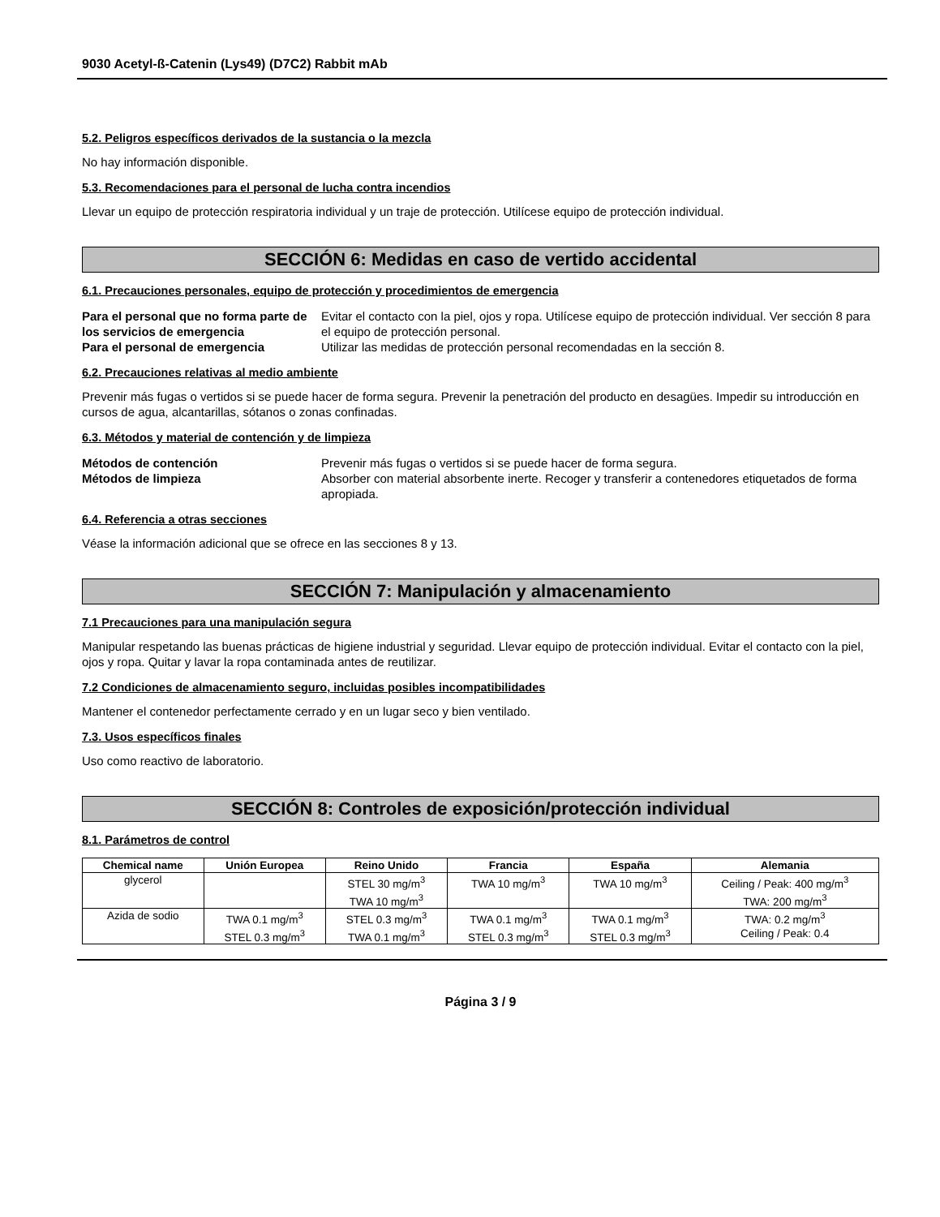9030 Acetyl-ß-Catenin (Lys49) (D7C2) Rabbit mAb
5.2. Peligros específicos derivados de la sustancia o la mezcla
No hay información disponible.
5.3. Recomendaciones para el personal de lucha contra incendios
Llevar un equipo de protección respiratoria individual y un traje de protección. Utilícese equipo de protección individual.
SECCIÓN 6: Medidas en caso de vertido accidental
6.1. Precauciones personales, equipo de protección y procedimientos de emergencia
Para el personal que no forma parte de los servicios de emergencia Evitar el contacto con la piel, ojos y ropa. Utilícese equipo de protección individual. Ver sección 8 para el equipo de protección personal. Para el personal de emergencia Utilizar las medidas de protección personal recomendadas en la sección 8.
6.2. Precauciones relativas al medio ambiente
Prevenir más fugas o vertidos si se puede hacer de forma segura. Prevenir la penetración del producto en desagües. Impedir su introducción en cursos de agua, alcantarillas, sótanos o zonas confinadas.
6.3. Métodos y material de contención y de limpieza
Métodos de contención Prevenir más fugas o vertidos si se puede hacer de forma segura. Métodos de limpieza Absorber con material absorbente inerte. Recoger y transferir a contenedores etiquetados de forma apropiada.
6.4. Referencia a otras secciones
Véase la información adicional que se ofrece en las secciones 8 y 13.
SECCIÓN 7: Manipulación y almacenamiento
7.1 Precauciones para una manipulación segura
Manipular respetando las buenas prácticas de higiene industrial y seguridad. Llevar equipo de protección individual. Evitar el contacto con la piel, ojos y ropa. Quitar y lavar la ropa contaminada antes de reutilizar.
7.2 Condiciones de almacenamiento seguro, incluidas posibles incompatibilidades
Mantener el contenedor perfectamente cerrado y en un lugar seco y bien ventilado.
7.3. Usos específicos finales
Uso como reactivo de laboratorio.
SECCIÓN 8: Controles de exposición/protección individual
8.1. Parámetros de control
| Chemical name | Unión Europea | Reino Unido | Francia | España | Alemania |
| --- | --- | --- | --- | --- | --- |
| glycerol | | STEL 30 mg/m<sup>3</sup> TWA 10 mg/m<sup>3</sup> | TWA 10 mg/m<sup>3</sup> | TWA 10 mg/m<sup>3</sup> | Ceiling / Peak: 400 mg/m<sup>3</sup> TWA: 200 mg/m<sup>3</sup> |
| Azida de sodio | TWA 0.1 mg/m<sup>3</sup> STEL 0.3 mg/m<sup>3</sup> | STEL 0.3 mg/m<sup>3</sup> TWA 0.1 mg/m<sup>3</sup> | TWA 0.1 mg/m<sup>3</sup> STEL 0.3 mg/m<sup>3</sup> | TWA 0.1 mg/m<sup>3</sup> STEL 0.3 mg/m<sup>3</sup> | TWA: 0.2 mg/m<sup>3</sup> Ceiling / Peak: 0.4 |
Página 3 / 9